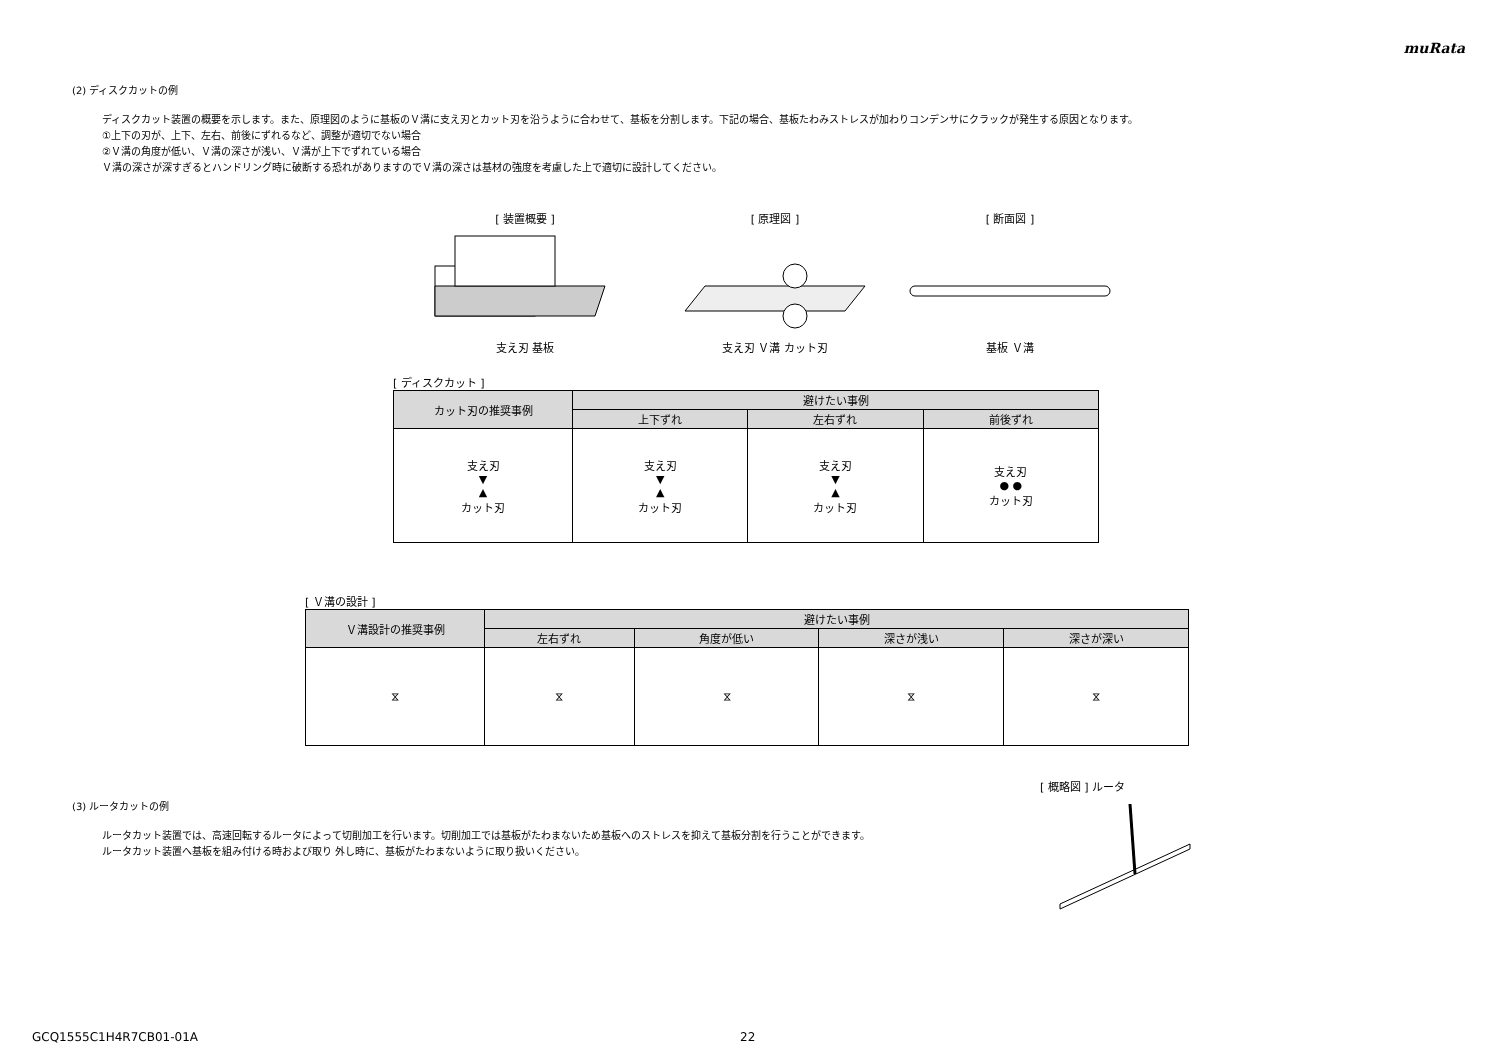muRata
(2) ディスクカットの例
ディスクカット装置の概要を示します。また、原理図のように基板のＶ溝に支え刃とカット刃を沿うように合わせて、基板を分割します。下記の場合、基板たわみストレスが加わりコンデンサにクラックが発生する原因となります。
①上下の刃が、上下、左右、前後にずれるなど、調整が適切でない場合
②Ｖ溝の角度が低い、Ｖ溝の深さが浅い、Ｖ溝が上下でずれている場合
Ｖ溝の深さが深すぎるとハンドリング時に破断する恐れがありますのでＶ溝の深さは基材の強度を考慮した上で適切に設計してください。
[ 装置概要 ]
支え刃 基板
[ 原理図 ]
支え刃 Ｖ溝 カット刃
[ 断面図 ]
基板 Ｖ溝
[ ディスクカット ]
| カット刃の推奨事例 | 避けたい事例 | | |
| --- | --- | --- | --- |
| | 上下ずれ | 左右ずれ | 前後ずれ |
| 支え刃 ▼ ▲ カット刃 | 支え刃 ▼ ▲ カット刃 | 支え刃 ▼ ▲ カット刃 | 支え刃 ● ● カット刃 |
[ Ｖ溝の設計 ]
| Ｖ溝設計の推奨事例 | 避けたい事例 | | | |
| --- | --- | --- | --- | --- |
| | 左右ずれ | 角度が低い | 深さが浅い | 深さが深い |
| ⧖ | ⧖ | ⧖ | ⧖ | ⧖ |
[ 概略図 ] ルータ
(3) ルータカットの例
ルータカット装置では、高速回転するルータによって切削加工を行います。切削加工では基板がたわまないため基板へのストレスを抑えて基板分割を行うことができます。
ルータカット装置へ基板を組み付ける時および取り 外し時に、基板がたわまないように取り扱いください。
GCQ1555C1H4R7CB01-01A 22